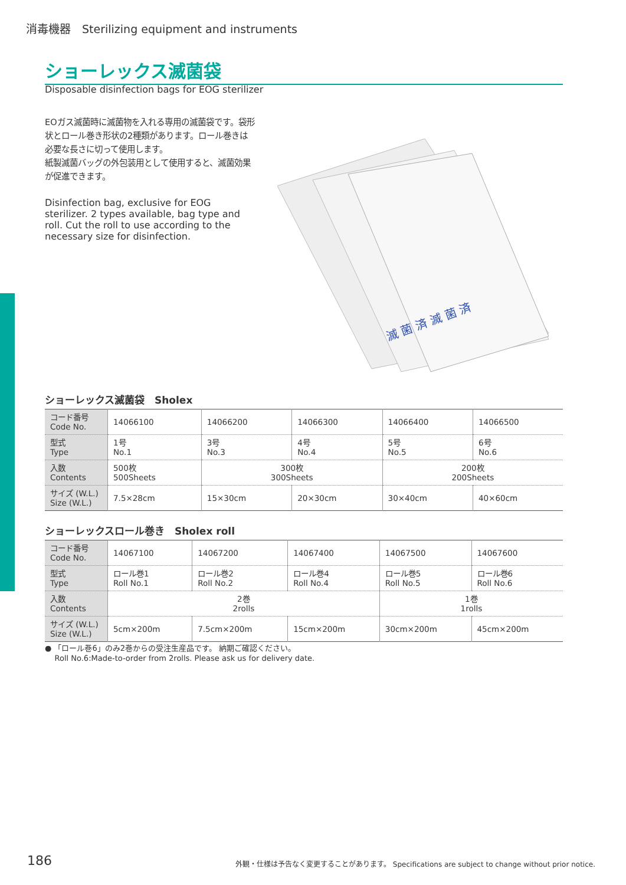消毒機器　Sterilizing equipment and instruments
ショーレックス滅菌袋
Disposable disinfection bags for EOG sterilizer
EOガス滅菌時に滅菌物を入れる専用の滅菌袋です。袋形状とロール巻き形状の2種類があります。ロール巻きは必要な長さに切って使用します。
紙製滅菌バッグの外包装用として使用すると、滅菌効果が促進できます。
Disinfection bag, exclusive for EOG sterilizer. 2 types available, bag type and roll. Cut the roll to use according to the necessary size for disinfection.
滅 菌 済 滅 菌 済
ショーレックス滅菌袋　Sholex
| コード番号 Code No. | 14066100 | 14066200 | 14066300 | 14066400 | 14066500 |
| 型式 Type | 1号 No.1 | 3号 No.3 | 4号 No.4 | 5号 No.5 | 6号 No.6 |
| 入数 Contents | 500枚 500Sheets | 300枚 300Sheets | | 200枚 200Sheets | |
| サイズ (W.L.) Size (W.L.) | 7.5×28cm | 15×30cm | 20×30cm | 30×40cm | 40×60cm |
ショーレックスロール巻き　Sholex roll
| コード番号 Code No. | 14067100 | 14067200 | 14067400 | 14067500 | 14067600 |
| 型式 Type | ロール巻1 Roll No.1 | ロール巻2 Roll No.2 | ロール巻4 Roll No.4 | ロール巻5 Roll No.5 | ロール巻6 Roll No.6 |
| 入数 Contents | 2巻 2rolls | | | 1巻 1rolls | |
| サイズ (W.L.) Size (W.L.) | 5cm×200m | 7.5cm×200m | 15cm×200m | 30cm×200m | 45cm×200m |
● 「ロール巻6」のみ2巻からの受注生産品です。 納期ご確認ください。
Roll No.6:Made-to-order from 2rolls. Please ask us for delivery date.
186
外観・仕様は予告なく変更することがあります。 Specifications are subject to change without prior notice.